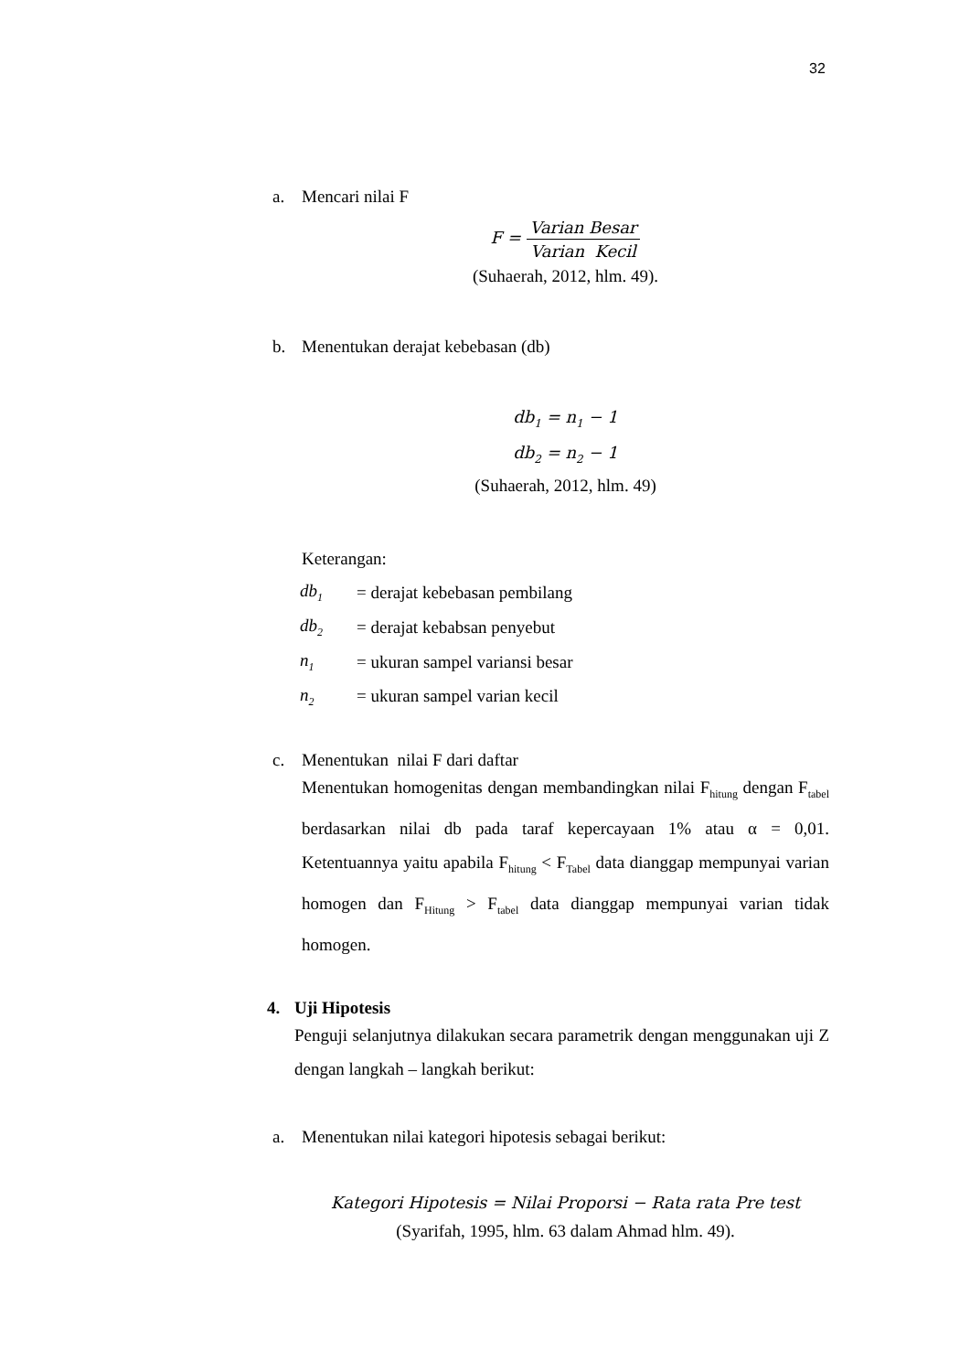32
a. Mencari nilai F
F = Varian Besar Varian Kecil
(Suhaerah, 2012, hlm. 49).
b. Menentukan derajat kebebasan (db)
db<sub>1</sub> = n<sub>1</sub> − 1
db<sub>2</sub> = n<sub>2</sub> − 1
(Suhaerah, 2012, hlm. 49)
Keterangan:
| db<sub>1</sub> | = derajat kebebasan pembilang |
| db<sub>2</sub> | = derajat kebabsan penyebut |
| n<sub>1</sub> | = ukuran sampel variansi besar |
| n<sub>2</sub> | = ukuran sampel varian kecil |
c. Menentukan nilai F dari daftar
Menentukan homogenitas dengan membandingkan nilai F<sub>hitung</sub> dengan F<sub>tabel</sub> berdasarkan nilai db pada taraf kepercayaan 1% atau α = 0,01. Ketentuannya yaitu apabila F<sub>hitung</sub> < F<sub>Tabel</sub> data dianggap mempunyai varian homogen dan F<sub>Hitung</sub> > F<sub>tabel</sub> data dianggap mempunyai varian tidak homogen.
4. Uji Hipotesis
Penguji selanjutnya dilakukan secara parametrik dengan menggunakan uji Z dengan langkah – langkah berikut:
a. Menentukan nilai kategori hipotesis sebagai berikut:
Kategori Hipotesis = Nilai Proporsi − Rata rata Pre test
(Syarifah, 1995, hlm. 63 dalam Ahmad hlm. 49).